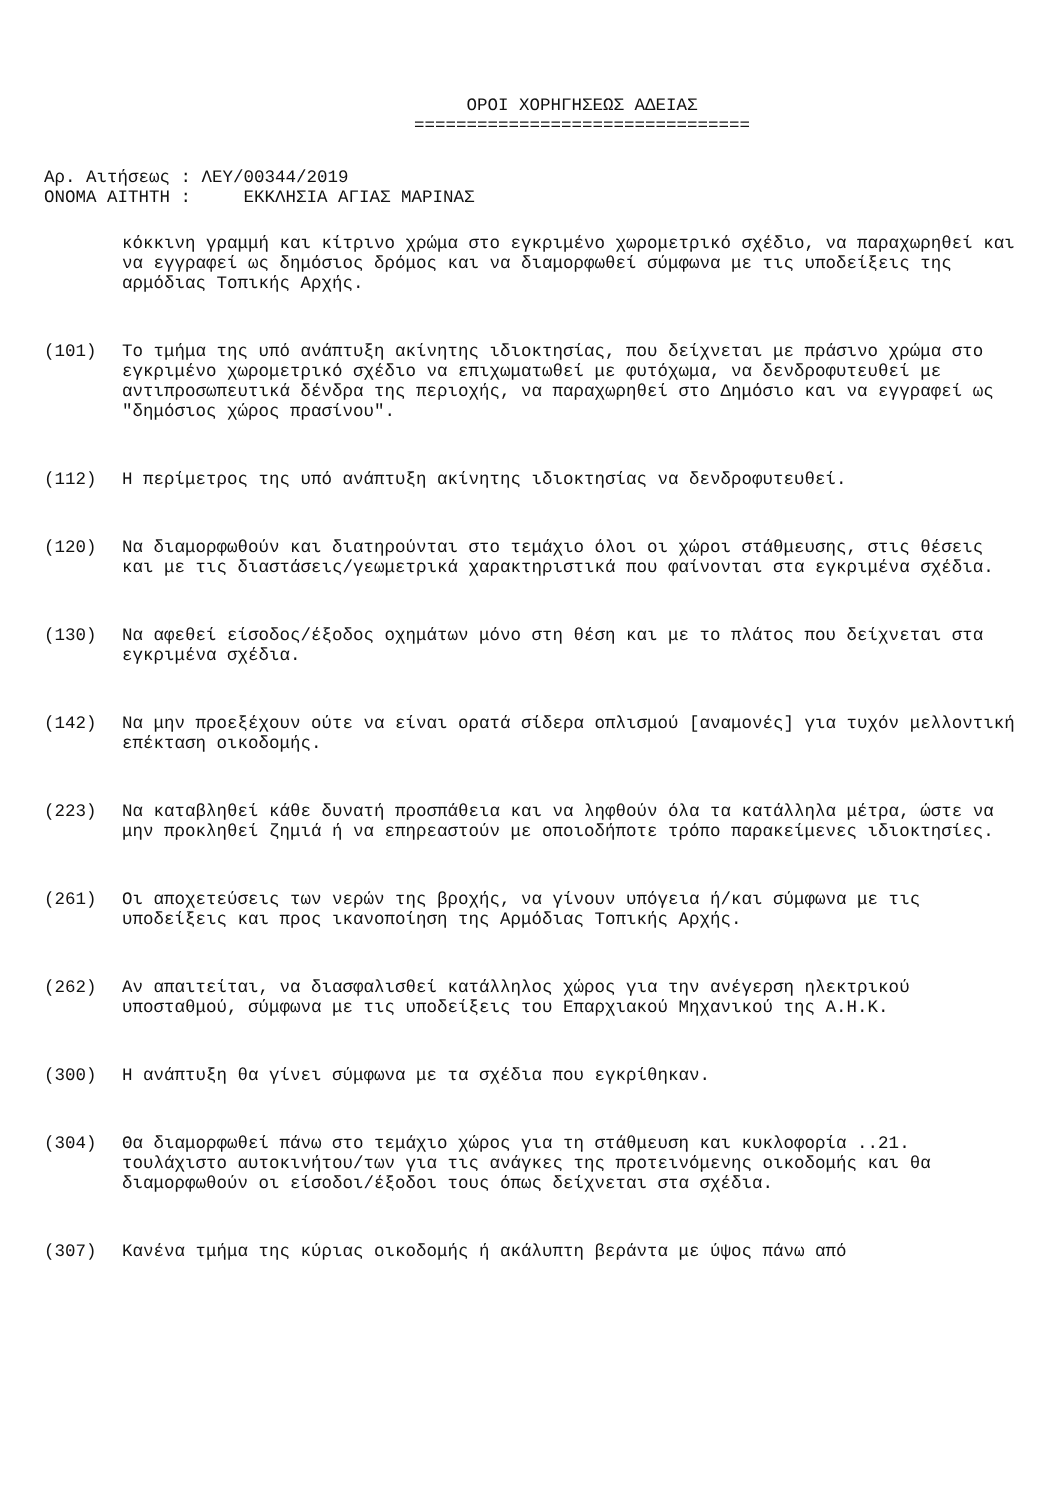ΟΡΟΙ ΧΟΡΗΓΗΣΕΩΣ ΑΔΕΙΑΣ
================================
Αρ. Αιτήσεως : ΛΕΥ/00344/2019
ΟΝΟΜΑ ΑΙΤΗΤΗ : ΕΚΚΛΗΣΙΑ ΑΓΙΑΣ ΜΑΡΙΝΑΣ
κόκκινη γραμμή και κίτρινο χρώμα στο εγκριμένο χωρομετρικό σχέδιο, να παραχωρηθεί και να εγγραφεί ως δημόσιος δρόμος και να διαμορφωθεί σύμφωνα με τις υποδείξεις της αρμόδιας Τοπικής Αρχής.
(101) Το τμήμα της υπό ανάπτυξη ακίνητης ιδιοκτησίας, που δείχνεται με πράσινο χρώμα στο εγκριμένο χωρομετρικό σχέδιο να επιχωματωθεί με φυτόχωμα, να δενδροφυτευθεί με αντιπροσωπευτικά δένδρα της περιοχής, να παραχωρηθεί στο Δημόσιο και να εγγραφεί ως "δημόσιος χώρος πρασίνου".
(112) Η περίμετρος της υπό ανάπτυξη ακίνητης ιδιοκτησίας να δενδροφυτευθεί.
(120) Να διαμορφωθούν και διατηρούνται στο τεμάχιο όλοι οι χώροι στάθμευσης, στις θέσεις και με τις διαστάσεις/γεωμετρικά χαρακτηριστικά που φαίνονται στα εγκριμένα σχέδια.
(130) Να αφεθεί είσοδος/έξοδος οχημάτων μόνο στη θέση και με το πλάτος που δείχνεται στα εγκριμένα σχέδια.
(142) Να μην προεξέχουν ούτε να είναι ορατά σίδερα οπλισμού [αναμονές] για τυχόν μελλοντική επέκταση οικοδομής.
(223) Να καταβληθεί κάθε δυνατή προσπάθεια και να ληφθούν όλα τα κατάλληλα μέτρα, ώστε να μην προκληθεί ζημιά ή να επηρεαστούν με οποιοδήποτε τρόπο παρακείμενες ιδιοκτησίες.
(261) Οι αποχετεύσεις των νερών της βροχής, να γίνουν υπόγεια ή/και σύμφωνα με τις υποδείξεις και προς ικανοποίηση της Αρμόδιας Τοπικής Αρχής.
(262) Αν απαιτείται, να διασφαλισθεί κατάλληλος χώρος για την ανέγερση ηλεκτρικού υποσταθμού, σύμφωνα με τις υποδείξεις του Επαρχιακού Μηχανικού της Α.Η.Κ.
(300) Η ανάπτυξη θα γίνει σύμφωνα με τα σχέδια που εγκρίθηκαν.
(304) Θα διαμορφωθεί πάνω στο τεμάχιο χώρος για τη στάθμευση και κυκλοφορία ..21. τουλάχιστο αυτοκινήτου/των για τις ανάγκες της προτεινόμενης οικοδομής και θα διαμορφωθούν οι είσοδοι/έξοδοι τους όπως δείχνεται στα σχέδια.
(307) Κανένα τμήμα της κύριας οικοδομής ή ακάλυπτη βεράντα με ύψος πάνω από